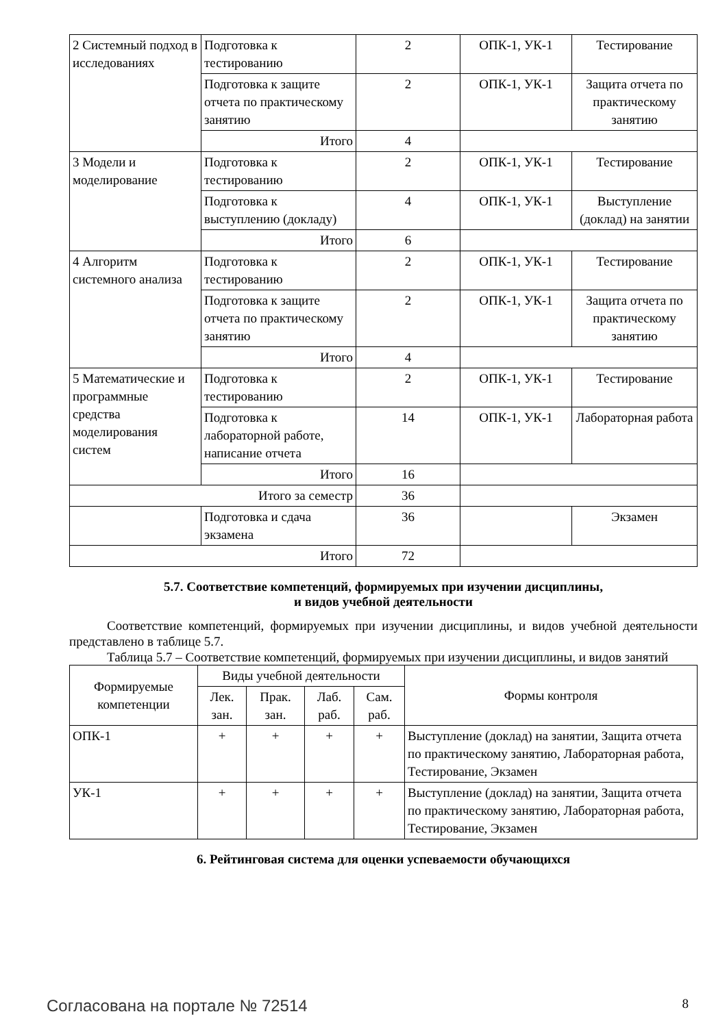| 2 Системный подход в исследованиях | Подготовка к тестированию | 2 | ОПК-1, УК-1 | Тестирование |
| | Подготовка к защите отчета по практическому занятию | 2 | ОПК-1, УК-1 | Защита отчета по практическому занятию |
| | Итого | 4 | | |
| 3 Модели и моделирование | Подготовка к тестированию | 2 | ОПК-1, УК-1 | Тестирование |
| | Подготовка к выступлению (докладу) | 4 | ОПК-1, УК-1 | Выступление (доклад) на занятии |
| | Итого | 6 | | |
| 4 Алгоритм системного анализа | Подготовка к тестированию | 2 | ОПК-1, УК-1 | Тестирование |
| | Подготовка к защите отчета по практическому занятию | 2 | ОПК-1, УК-1 | Защита отчета по практическому занятию |
| | Итого | 4 | | |
| 5 Математические и программные средства моделирования систем | Подготовка к тестированию | 2 | ОПК-1, УК-1 | Тестирование |
| | Подготовка к лабораторной работе, написание отчета | 14 | ОПК-1, УК-1 | Лабораторная работа |
| | Итого | 16 | | |
| Итого за семестр | | 36 | | |
| | Подготовка и сдача экзамена | 36 | | Экзамен |
| Итого | | 72 | | |
5.7. Соответствие компетенций, формируемых при изучении дисциплины,
и видов учебной деятельности
Соответствие компетенций, формируемых при изучении дисциплины, и видов учебной деятельности представлено в таблице 5.7.
Таблица 5.7 – Соответствие компетенций, формируемых при изучении дисциплины, и видов занятий
| Формируемые компетенции | Виды учебной деятельности | | | | Формы контроля |
| --- | --- | --- | --- | --- | --- |
| | Лек. зан. | Прак. зан. | Лаб. раб. | Сам. раб. | |
| ОПК-1 | + | + | + | + | Выступление (доклад) на занятии, Защита отчета по практическому занятию, Лабораторная работа, Тестирование, Экзамен |
| УК-1 | + | + | + | + | Выступление (доклад) на занятии, Защита отчета по практическому занятию, Лабораторная работа, Тестирование, Экзамен |
6. Рейтинговая система для оценки успеваемости обучающихся
Согласована на портале № 72514 8